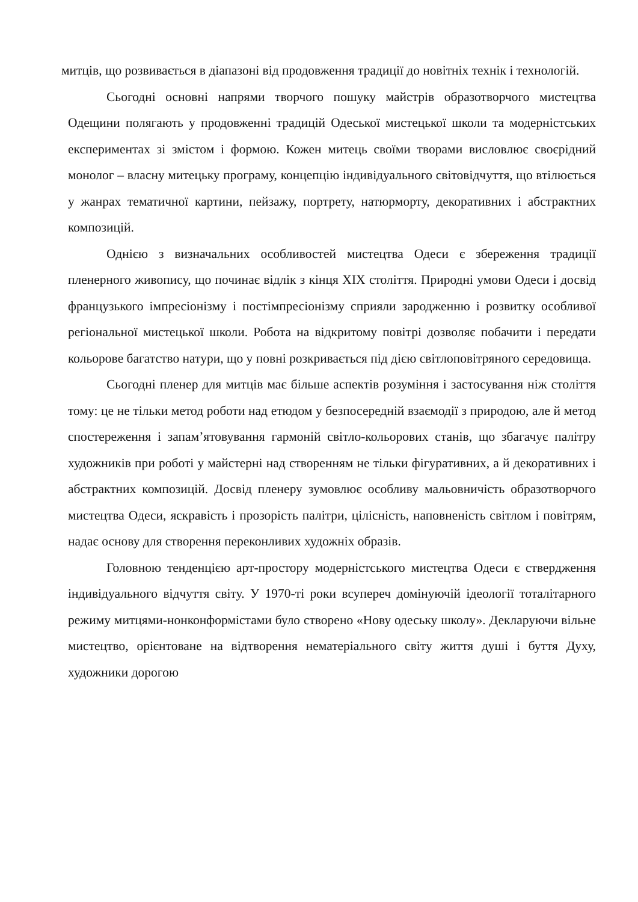митців, що розвивається в діапазоні від продовження традиції до новітніх технік і технологій.
Сьогодні основні напрями творчого пошуку майстрів образотворчого мистецтва Одещини полягають у продовженні традицій Одеської мистецької школи та модерністських експериментах зі змістом і формою. Кожен митець своїми творами висловлює своєрідний монолог – власну митецьку програму, концепцію індивідуального світовідчуття, що втілюється у жанрах тематичної картини, пейзажу, портрету, натюрморту, декоративних і абстрактних композицій.
Однією з визначальних особливостей мистецтва Одеси є збереження традиції пленерного живопису, що починає відлік з кінця XIX століття. Природні умови Одеси і досвід французького імпресіонізму і постімпресіонізму сприяли зародженню і розвитку особливої регіональної мистецької школи. Робота на відкритому повітрі дозволяє побачити і передати кольорове багатство натури, що у повні розкривається під дією світлоповітряного середовища.
Сьогодні пленер для митців має більше аспектів розуміння і застосування ніж століття тому: це не тільки метод роботи над етюдом у безпосередній взаємодії з природою, але й метод спостереження і запам’ятовування гармоній світло-кольорових станів, що збагачує палітру художників при роботі у майстерні над створенням не тільки фігуративних, а й декоративних і абстрактних композицій. Досвід пленеру зумовлює особливу мальовничість образотворчого мистецтва Одеси, яскравість і прозорість палітри, цілісність, наповненість світлом і повітрям, надає основу для створення переконливих художніх образів.
Головною тенденцією арт-простору модерністського мистецтва Одеси є ствердження індивідуального відчуття світу. У 1970-ті роки всупереч домінуючій ідеології тоталітарного режиму митцями-нонконформістами було створено «Нову одеську школу». Декларуючи вільне мистецтво, орієнтоване на відтворення нематеріального світу життя душі і буття Духу, художники дорогою